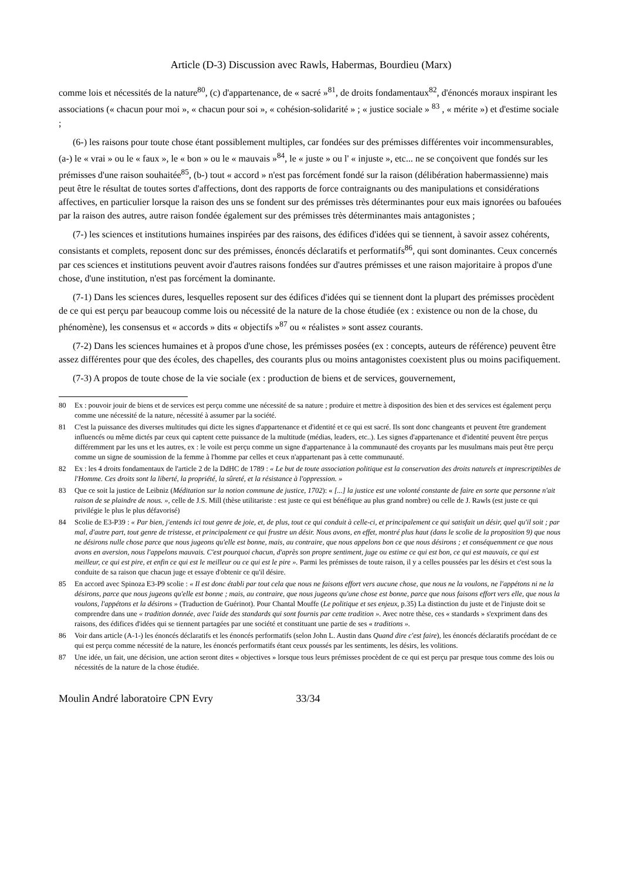Article (D-3) Discussion avec Rawls, Habermas, Bourdieu (Marx)
comme lois et nécessités de la nature<sup>80</sup>, (c) d'appartenance, de « sacré »<sup>81</sup>, de droits fondamentaux<sup>82</sup>, d'énoncés moraux inspirant les associations (« chacun pour moi », « chacun pour soi », « cohésion-solidarité » ; « justice sociale » <sup>83</sup> , « mérite ») et d'estime sociale ;
(6-) les raisons pour toute chose étant possiblement multiples, car fondées sur des prémisses différentes voir incommensurables, (a-) le « vrai » ou le « faux », le « bon » ou le « mauvais »<sup>84</sup>, le « juste » ou l' « injuste », etc... ne se conçoivent que fondés sur les prémisses d'une raison souhaitée<sup>85</sup>, (b-) tout « accord » n'est pas forcément fondé sur la raison (délibération habermassienne) mais peut être le résultat de toutes sortes d'affections, dont des rapports de force contraignants ou des manipulations et considérations affectives, en particulier lorsque la raison des uns se fondent sur des prémisses très déterminantes pour eux mais ignorées ou bafouées par la raison des autres, autre raison fondée également sur des prémisses très déterminantes mais antagonistes ;
(7-) les sciences et institutions humaines inspirées par des raisons, des édifices d'idées qui se tiennent, à savoir assez cohérents, consistants et complets, reposent donc sur des prémisses, énoncés déclaratifs et performatifs<sup>86</sup>, qui sont dominantes. Ceux concernés par ces sciences et institutions peuvent avoir d'autres raisons fondées sur d'autres prémisses et une raison majoritaire à propos d'une chose, d'une institution, n'est pas forcément la dominante.
(7-1) Dans les sciences dures, lesquelles reposent sur des édifices d'idées qui se tiennent dont la plupart des prémisses procèdent de ce qui est perçu par beaucoup comme lois ou nécessité de la nature de la chose étudiée (ex : existence ou non de la chose, du phénomène), les consensus et « accords » dits « objectifs »<sup>87</sup> ou « réalistes » sont assez courants.
(7-2) Dans les sciences humaines et à propos d'une chose, les prémisses posées (ex : concepts, auteurs de référence) peuvent être assez différentes pour que des écoles, des chapelles, des courants plus ou moins antagonistes coexistent plus ou moins pacifiquement.
(7-3) A propos de toute chose de la vie sociale (ex : production de biens et de services, gouvernement,
80 Ex : pouvoir jouir de biens et de services est perçu comme une nécessité de sa nature ; produire et mettre à disposition des bien et des services est également perçu comme une nécessité de la nature, nécessité à assumer par la société.
81 C'est la puissance des diverses multitudes qui dicte les signes d'appartenance et d'identité et ce qui est sacré. Ils sont donc changeants et peuvent être grandement influencés ou même dictés par ceux qui captent cette puissance de la multitude (médias, leaders, etc..). Les signes d'appartenance et d'identité peuvent être perçus différemment par les uns et les autres, ex : le voile est perçu comme un signe d'appartenance à la communauté des croyants par les musulmans mais peut être perçu comme un signe de soumission de la femme à l'homme par celles et ceux n'appartenant pas à cette communauté.
82 Ex : les 4 droits fondamentaux de l'article 2 de la DdHC de 1789 : « Le but de toute association politique est la conservation des droits naturels et imprescriptibles de l'Homme. Ces droits sont la liberté, la propriété, la sûreté, et la résistance à l'oppression. »
83 Que ce soit la justice de Leibniz (Méditation sur la notion commune de justice, 1702): « [...] la justice est une volonté constante de faire en sorte que personne n'ait raison de se plaindre de nous. », celle de J.S. Mill (thèse utilitariste : est juste ce qui est bénéfique au plus grand nombre) ou celle de J. Rawls (est juste ce qui privilégie le plus le plus défavorisé)
84 Scolie de E3-P39 : « Par bien, j'entends ici tout genre de joie, et, de plus, tout ce qui conduit à celle-ci, et principalement ce qui satisfait un désir, quel qu'il soit ; par mal, d'autre part, tout genre de tristesse, et principalement ce qui frustre un désir. Nous avons, en effet, montré plus haut (dans le scolie de la proposition 9) que nous ne désirons nulle chose parce que nous jugeons qu'elle est bonne, mais, au contraire, que nous appelons bon ce que nous désirons ; et conséquemment ce que nous avons en aversion, nous l'appelons mauvais. C'est pourquoi chacun, d'après son propre sentiment, juge ou estime ce qui est bon, ce qui est mauvais, ce qui est meilleur, ce qui est pire, et enfin ce qui est le meilleur ou ce qui est le pire ». Parmi les prémisses de toute raison, il y a celles poussées par les désirs et c'est sous la conduite de sa raison que chacun juge et essaye d'obtenir ce qu'il désire.
85 En accord avec Spinoza E3-P9 scolie : « Il est donc établi par tout cela que nous ne faisons effort vers aucune chose, que nous ne la voulons, ne l'appétons ni ne la désirons, parce que nous jugeons qu'elle est bonne ; mais, au contraire, que nous jugeons qu'une chose est bonne, parce que nous faisons effort vers elle, que nous la voulons, l'appétons et la désirons » (Traduction de Guérinot). Pour Chantal Mouffe (Le politique et ses enjeux, p.35) La distinction du juste et de l'injuste doit se comprendre dans une « tradition donnée, avec l'aide des standards qui sont fournis par cette tradition ». Avec notre thèse, ces « standards » s'expriment dans des raisons, des édifices d'idées qui se tiennent partagées par une société et constituant une partie de ses « traditions ».
86 Voir dans article (A-1-) les énoncés déclaratifs et les énoncés performatifs (selon John L. Austin dans Quand dire c'est faire), les énoncés déclaratifs procédant de ce qui est perçu comme nécessité de la nature, les énoncés performatifs étant ceux poussés par les sentiments, les désirs, les volitions.
87 Une idée, un fait, une décision, une action seront dites « objectives » lorsque tous leurs prémisses procèdent de ce qui est perçu par presque tous comme des lois ou nécessités de la nature de la chose étudiée.
Moulin André laboratoire CPN Evry 33/34